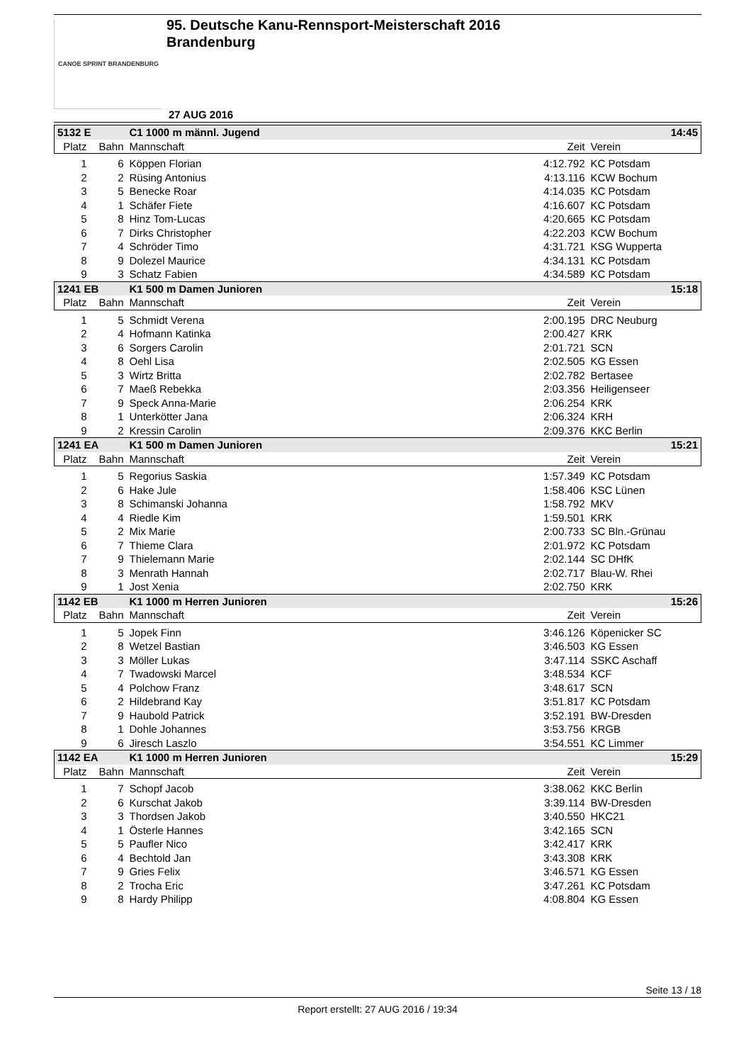CANOE SPRINT BRANDENBURG
95. Deutsche Kanu-Rennsport-Meisterschaft 2016
Brandenburg
27 AUG 2016
| 5132 E | | C1 1000 m männl. Jugend | | 14:45 |
| Platz | Bahn | Mannschaft | Zeit | Verein |
| 1 | 6 | Köppen Florian | 4:12.792 | KC Potsdam |
| 2 | 2 | Rüsing Antonius | 4:13.116 | KCW Bochum |
| 3 | 5 | Benecke Roar | 4:14.035 | KC Potsdam |
| 4 | 1 | Schäfer Fiete | 4:16.607 | KC Potsdam |
| 5 | 8 | Hinz Tom-Lucas | 4:20.665 | KC Potsdam |
| 6 | 7 | Dirks Christopher | 4:22.203 | KCW Bochum |
| 7 | 4 | Schröder Timo | 4:31.721 | KSG Wupperta |
| 8 | 9 | Dolezel Maurice | 4:34.131 | KC Potsdam |
| 9 | 3 | Schatz Fabien | 4:34.589 | KC Potsdam |
| 1241 EB | | K1 500 m Damen Junioren | | 15:18 |
| Platz | Bahn | Mannschaft | Zeit | Verein |
| 1 | 5 | Schmidt Verena | 2:00.195 | DRC Neuburg |
| 2 | 4 | Hofmann Katinka | 2:00.427 | KRK |
| 3 | 6 | Sorgers Carolin | 2:01.721 | SCN |
| 4 | 8 | Oehl Lisa | 2:02.505 | KG Essen |
| 5 | 3 | Wirtz Britta | 2:02.782 | Bertasee |
| 6 | 7 | Maeß Rebekka | 2:03.356 | Heiligenseer |
| 7 | 9 | Speck Anna-Marie | 2:06.254 | KRK |
| 8 | 1 | Unterkötter Jana | 2:06.324 | KRH |
| 9 | 2 | Kressin Carolin | 2:09.376 | KKC Berlin |
| 1241 EA | | K1 500 m Damen Junioren | | 15:21 |
| Platz | Bahn | Mannschaft | Zeit | Verein |
| 1 | 5 | Regorius Saskia | 1:57.349 | KC Potsdam |
| 2 | 6 | Hake Jule | 1:58.406 | KSC Lünen |
| 3 | 8 | Schimanski Johanna | 1:58.792 | MKV |
| 4 | 4 | Riedle Kim | 1:59.501 | KRK |
| 5 | 2 | Mix Marie | 2:00.733 | SC Bln.-Grünau |
| 6 | 7 | Thieme Clara | 2:01.972 | KC Potsdam |
| 7 | 9 | Thielemann Marie | 2:02.144 | SC DHfK |
| 8 | 3 | Menrath Hannah | 2:02.717 | Blau-W. Rhei |
| 9 | 1 | Jost Xenia | 2:02.750 | KRK |
| 1142 EB | | K1 1000 m Herren Junioren | | 15:26 |
| Platz | Bahn | Mannschaft | Zeit | Verein |
| 1 | 5 | Jopek Finn | 3:46.126 | Köpenicker SC |
| 2 | 8 | Wetzel Bastian | 3:46.503 | KG Essen |
| 3 | 3 | Möller Lukas | 3:47.114 | SSKC Aschaff |
| 4 | 7 | Twadowski Marcel | 3:48.534 | KCF |
| 5 | 4 | Polchow Franz | 3:48.617 | SCN |
| 6 | 2 | Hildebrand Kay | 3:51.817 | KC Potsdam |
| 7 | 9 | Haubold Patrick | 3:52.191 | BW-Dresden |
| 8 | 1 | Dohle Johannes | 3:53.756 | KRGB |
| 9 | 6 | Jiresch Laszlo | 3:54.551 | KC Limmer |
| 1142 EA | | K1 1000 m Herren Junioren | | 15:29 |
| Platz | Bahn | Mannschaft | Zeit | Verein |
| 1 | 7 | Schopf Jacob | 3:38.062 | KKC Berlin |
| 2 | 6 | Kurschat Jakob | 3:39.114 | BW-Dresden |
| 3 | 3 | Thordsen Jakob | 3:40.550 | HKC21 |
| 4 | 1 | Österle Hannes | 3:42.165 | SCN |
| 5 | 5 | Paufler Nico | 3:42.417 | KRK |
| 6 | 4 | Bechtold Jan | 3:43.308 | KRK |
| 7 | 9 | Gries Felix | 3:46.571 | KG Essen |
| 8 | 2 | Trocha Eric | 3:47.261 | KC Potsdam |
| 9 | 8 | Hardy Philipp | 4:08.804 | KG Essen |
Seite 13 / 18
Report erstellt: 27 AUG 2016 / 19:34